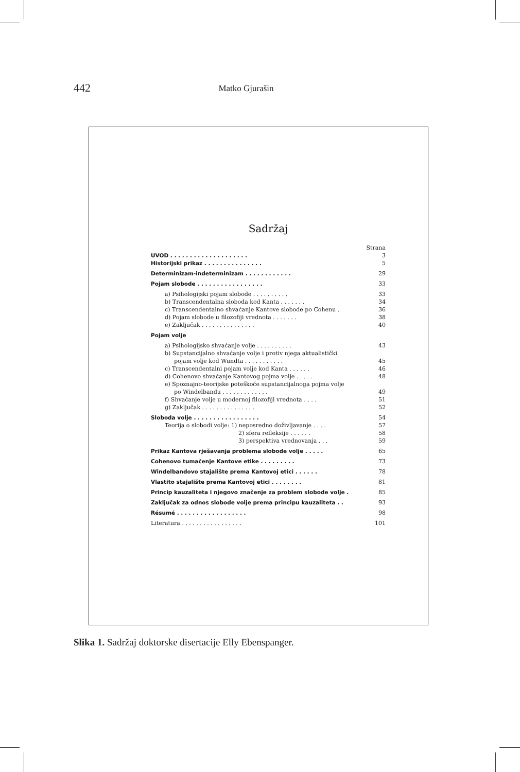442 Matko Gjurašin
Sadržaj
| | Strana |
| UVOD . . . . . . . . . . . . . . . . . . . . | 3 |
| Historijski prikaz . . . . . . . . . . . . . . . | 5 |
| Determinizam-indeterminizam . . . . . . . . . . . . | 29 |
| Pojam slobode . . . . . . . . . . . . . . . . . | 33 |
| a) Psihologijski pojam slobode . . . . . . . . . . | 33 |
| b) Transcendentalna sloboda kod Kanta . . . . . . . | 34 |
| c) Transcendentalno shvaćanje Kantove slobode po Cohenu . | 36 |
| d) Pojam slobode u filozofiji vrednota . . . . . . . | 38 |
| e) Zaključak . . . . . . . . . . . . . . . | 40 |
| Pojam volje | |
| a) Psihologijsko shvaćanje volje . . . . . . . . . . | 43 |
| b) Supstancijalno shvaćanje volje i protiv njega aktualistički | |
| pojam volje kod Wundta . . . . . . . . . . . | 45 |
| c) Transcendentalni pojam volje kod Kanta . . . . . . | 46 |
| d) Cohenovo shvaćanje Kantovog pojma volje . . . . . | 48 |
| e) Spoznajno-teorijske poteškoće supstancijalnoga pojma volje | |
| po Windelbandu . . . . . . . . . . . . . | 49 |
| f) Shvaćanje volje u modernoj filozofiji vrednota . . . . | 51 |
| g) Zaključak . . . . . . . . . . . . . . . | 52 |
| Sloboda volje . . . . . . . . . . . . . . . . . | 54 |
| Teorija o slobodi volje: 1) neposredno doživljavanje . . . . | 57 |
| 2) sfera refleksije . . . . . . | 58 |
| 3) perspektiva vrednovanja . . . | 59 |
| Prikaz Kantova rješavanja problema slobode volje . . . . . | 65 |
| Cohenovo tumačenje Kantove etike . . . . . . . . . | 73 |
| Windelbandovo stajalište prema Kantovoj etici . . . . . . | 78 |
| Vlastito stajalište prema Kantovoj etici . . . . . . . . | 81 |
| Princip kauzaliteta i njegovo značenje za problem slobode volje . | 85 |
| Zaključak za odnos slobode volje prema principu kauzaliteta . . | 93 |
| Résumé . . . . . . . . . . . . . . . . . . | 98 |
| Literatura . . . . . . . . . . . . . . . . . | 101 |
Slika 1. Sadržaj doktorske disertacije Elly Ebenspanger.